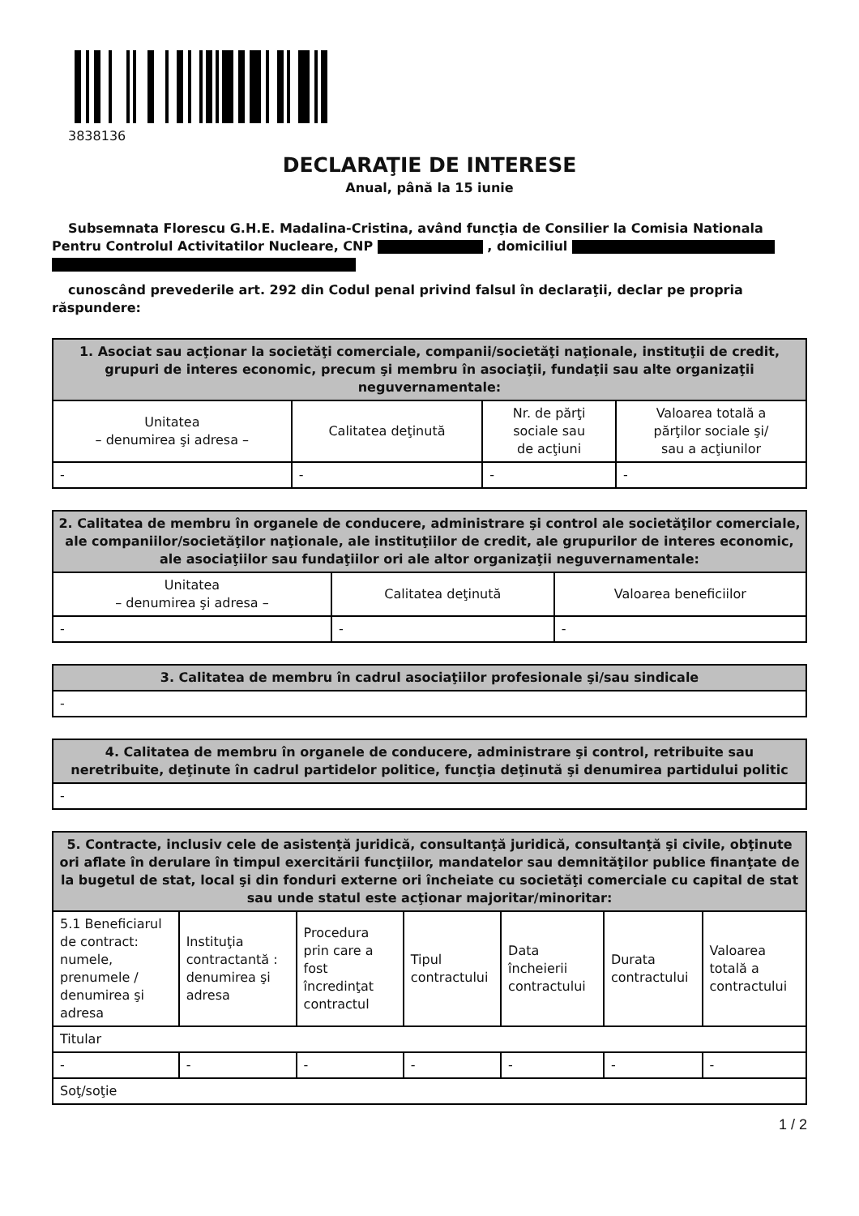3838136
DECLARAŢIE DE INTERESE
Anual, până la 15 iunie
Subsemnata Florescu G.H.E. Madalina-Cristina, având funcţia de Consilier la Comisia Nationala Pentru Controlul Activitatilor Nucleare, CNP , domiciliul
cunoscând prevederile art. 292 din Codul penal privind falsul în declaraţii, declar pe propria răspundere:
| 1. Asociat sau acţionar la societăţi comerciale, companii/societăţi naţionale, instituţii de credit, grupuri de interes economic, precum şi membru în asociaţii, fundaţii sau alte organizaţii neguvernamentale: | | | |
| --- | --- | --- | --- |
| Unitatea – denumirea şi adresa – | Calitatea deţinută | Nr. de părţi sociale sau de acţiuni | Valoarea totală a părţilor sociale şi/ sau a acţiunilor |
| - | - | - | - |
| 2. Calitatea de membru în organele de conducere, administrare şi control ale societăţilor comerciale, ale companiilor/societăţilor naţionale, ale instituţiilor de credit, ale grupurilor de interes economic, ale asociaţiilor sau fundaţiilor ori ale altor organizaţii neguvernamentale: | | |
| --- | --- | --- |
| Unitatea – denumirea şi adresa – | Calitatea deţinută | Valoarea beneficiilor |
| - | - | - |
| 3. Calitatea de membru în cadrul asociaţiilor profesionale şi/sau sindicale |
| --- |
| - |
| 4. Calitatea de membru în organele de conducere, administrare şi control, retribuite sau neretribuite, deţinute în cadrul partidelor politice, funcţia deţinută şi denumirea partidului politic |
| --- |
| - |
| 5. Contracte, inclusiv cele de asistenţă juridică, consultanţă juridică, consultanţă şi civile, obţinute ori aflate în derulare în timpul exercitării funcţiilor, mandatelor sau demnităţilor publice finanţate de la bugetul de stat, local şi din fonduri externe ori încheiate cu societăţi comerciale cu capital de stat sau unde statul este acţionar majoritar/minoritar: | | | | | | |
| --- | --- | --- | --- | --- | --- | --- |
| 5.1 Beneficiarul de contract: numele, prenumele / denumirea şi adresa | Instituţia contractantă : denumirea şi adresa | Procedura prin care a fost încredinţat contractul | Tipul contractului | Data încheierii contractului | Durata contractului | Valoarea totală a contractului |
| Titular | | | | | | |
| - | - | - | - | - | - | - |
| Soţ/soţie | | | | | | |
1 / 2